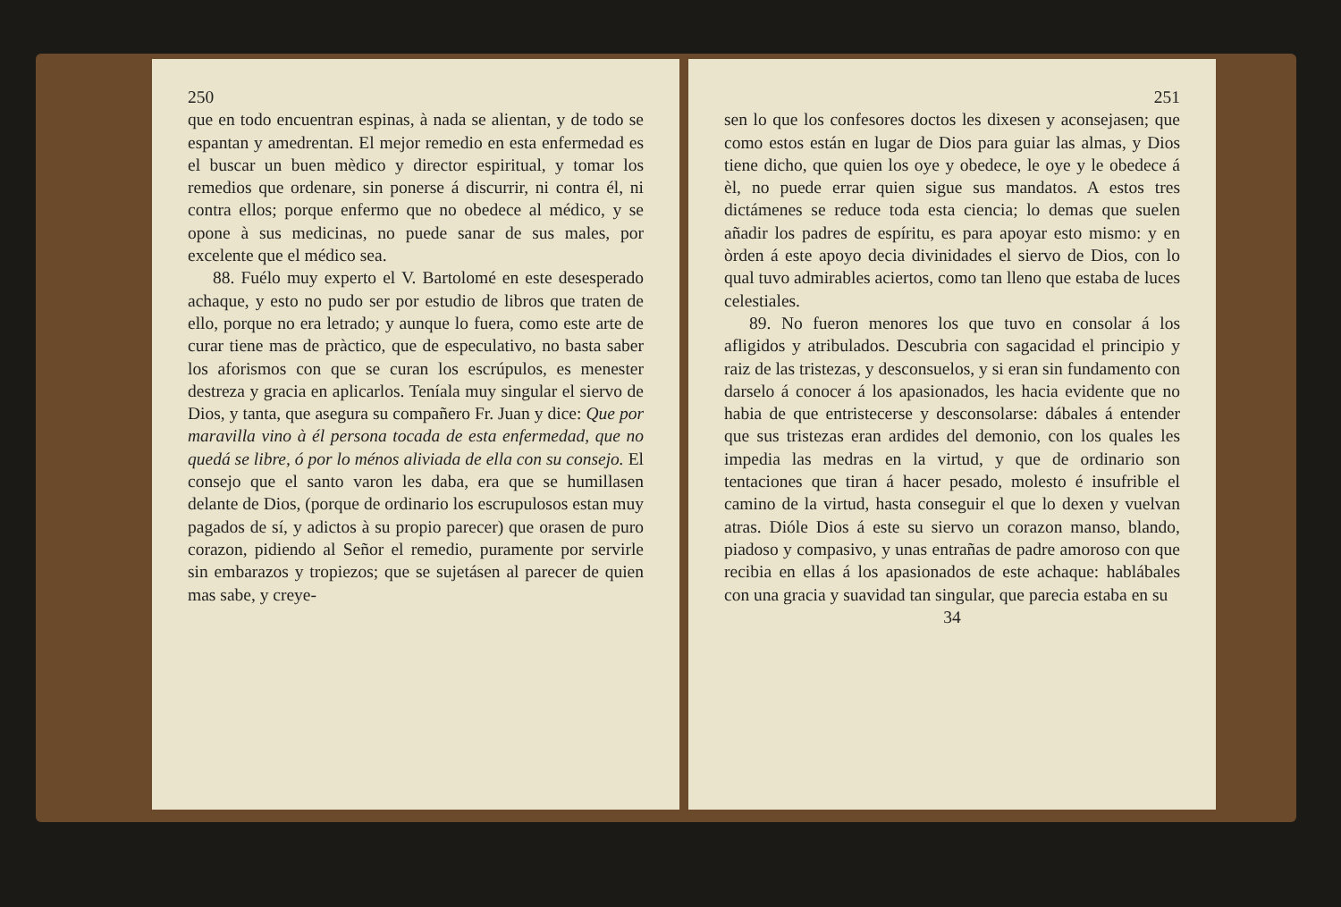250
que en todo encuentran espinas, à nada se alientan, y de todo se espantan y amedrentan. El mejor remedio en esta enfermedad es el buscar un buen mèdico y director espiritual, y tomar los remedios que ordenare, sin ponerse á discurrir, ni contra él, ni contra ellos; porque enfermo que no obedece al médico, y se opone à sus medicinas, no puede sanar de sus males, por excelente que el médico sea.
88. Fuélo muy experto el V. Bartolomé en este desesperado achaque, y esto no pudo ser por estudio de libros que traten de ello, porque no era letrado; y aunque lo fuera, como este arte de curar tiene mas de pràctico, que de especulativo, no basta saber los aforismos con que se curan los escrúpulos, es menester destreza y gracia en aplicarlos. Teníala muy singular el siervo de Dios, y tanta, que asegura su compañero Fr. Juan y dice: Que por maravilla vino à él persona tocada de esta enfermedad, que no quedá se libre, ó por lo ménos aliviada de ella con su consejo. El consejo que el santo varon les daba, era que se humillasen delante de Dios, (porque de ordinario los escrupulosos estan muy pagados de sí, y adictos à su propio parecer) que orasen de puro corazon, pidiendo al Señor el remedio, puramente por servirle sin embarazos y tropiezos; que se sujetásen al parecer de quien mas sabe, y creye-
251
sen lo que los confesores doctos les dixesen y aconsejasen; que como estos están en lugar de Dios para guiar las almas, y Dios tiene dicho, que quien los oye y obedece, le oye y le obedece á èl, no puede errar quien sigue sus mandatos. A estos tres dictámenes se reduce toda esta ciencia; lo demas que suelen añadir los padres de espíritu, es para apoyar esto mismo: y en òrden á este apoyo decia divinidades el siervo de Dios, con lo qual tuvo admirables aciertos, como tan lleno que estaba de luces celestiales.
89. No fueron menores los que tuvo en consolar á los afligidos y atribulados. Descubria con sagacidad el principio y raiz de las tristezas, y desconsuelos, y si eran sin fundamento con darselo á conocer á los apasionados, les hacia evidente que no habia de que entristecerse y desconsolarse: dábales á entender que sus tristezas eran ardides del demonio, con los quales les impedia las medras en la virtud, y que de ordinario son tentaciones que tiran á hacer pesado, molesto é insufrible el camino de la virtud, hasta conseguir el que lo dexen y vuelvan atras. Dióle Dios á este su siervo un corazon manso, blando, piadoso y compasivo, y unas entrañas de padre amoroso con que recibia en ellas á los apasionados de este achaque: hablábales con una gracia y suavidad tan singular, que parecia estaba en su
34